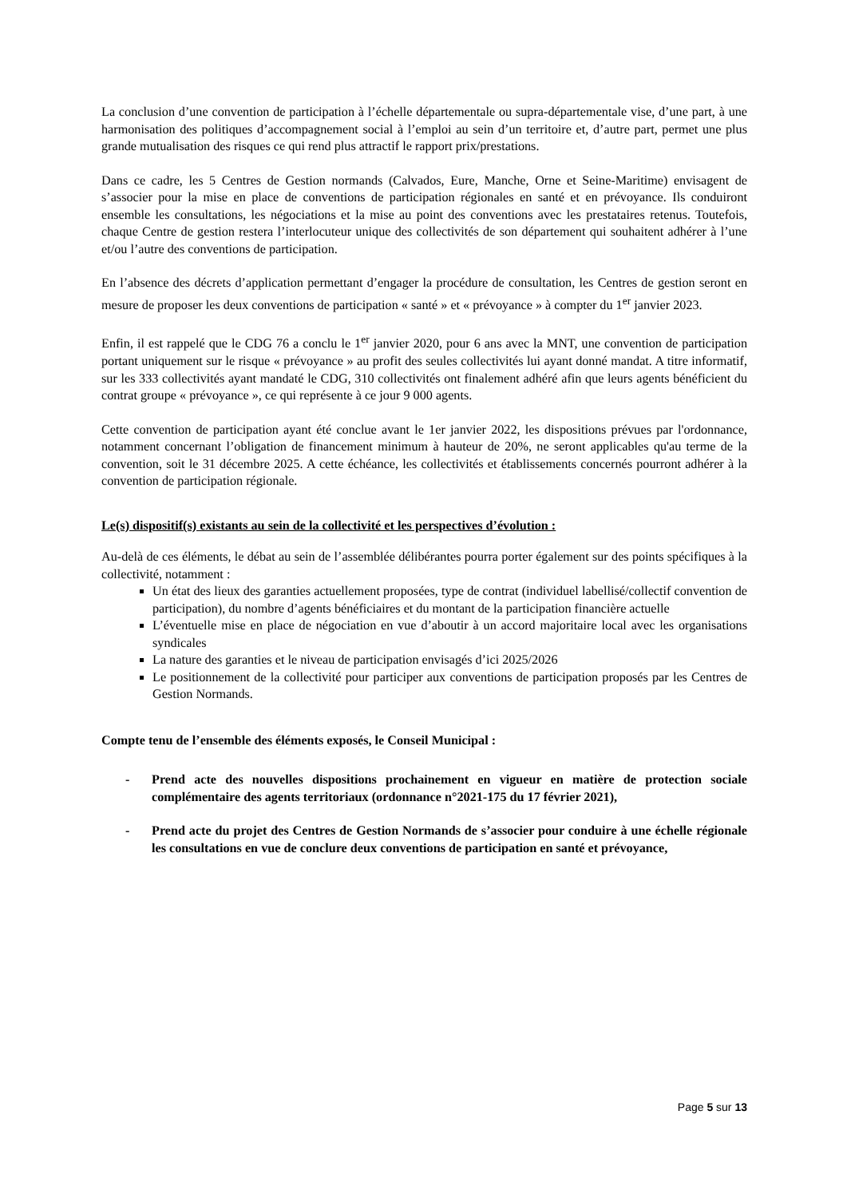La conclusion d’une convention de participation à l’échelle départementale ou supra-départementale vise, d’une part, à une harmonisation des politiques d’accompagnement social à l’emploi au sein d’un territoire et, d’autre part, permet une plus grande mutualisation des risques ce qui rend plus attractif le rapport prix/prestations.
Dans ce cadre, les 5 Centres de Gestion normands (Calvados, Eure, Manche, Orne et Seine-Maritime) envisagent de s’associer pour la mise en place de conventions de participation régionales en santé et en prévoyance. Ils conduiront ensemble les consultations, les négociations et la mise au point des conventions avec les prestataires retenus. Toutefois, chaque Centre de gestion restera l’interlocuteur unique des collectivités de son département qui souhaitent adhérer à l’une et/ou l’autre des conventions de participation.
En l’absence des décrets d’application permettant d’engager la procédure de consultation, les Centres de gestion seront en mesure de proposer les deux conventions de participation « santé » et « prévoyance » à compter du 1<sup>er</sup> janvier 2023.
Enfin, il est rappelé que le CDG 76 a conclu le 1<sup>er</sup> janvier 2020, pour 6 ans avec la MNT, une convention de participation portant uniquement sur le risque « prévoyance » au profit des seules collectivités lui ayant donné mandat. A titre informatif, sur les 333 collectivités ayant mandaté le CDG, 310 collectivités ont finalement adhéré afin que leurs agents bénéficient du contrat groupe « prévoyance », ce qui représente à ce jour 9 000 agents.
Cette convention de participation ayant été conclue avant le 1er janvier 2022, les dispositions prévues par l'ordonnance, notamment concernant l’obligation de financement minimum à hauteur de 20%, ne seront applicables qu'au terme de la convention, soit le 31 décembre 2025. A cette échéance, les collectivités et établissements concernés pourront adhérer à la convention de participation régionale.
Le(s) dispositif(s) existants au sein de la collectivité et les perspectives d’évolution :
Au-delà de ces éléments, le débat au sein de l’assemblée délibérantes pourra porter également sur des points spécifiques à la collectivité, notamment :
Un état des lieux des garanties actuellement proposées, type de contrat (individuel labellisé/collectif convention de participation), du nombre d’agents bénéficiaires et du montant de la participation financière actuelle
L’éventuelle mise en place de négociation en vue d’aboutir à un accord majoritaire local avec les organisations syndicales
La nature des garanties et le niveau de participation envisagés d’ici 2025/2026
Le positionnement de la collectivité pour participer aux conventions de participation proposés par les Centres de Gestion Normands.
Compte tenu de l’ensemble des éléments exposés, le Conseil Municipal :
- Prend acte des nouvelles dispositions prochainement en vigueur en matière de protection sociale complémentaire des agents territoriaux (ordonnance n°2021-175 du 17 février 2021),
- Prend acte du projet des Centres de Gestion Normands de s’associer pour conduire à une échelle régionale les consultations en vue de conclure deux conventions de participation en santé et prévoyance,
Page 5 sur 13